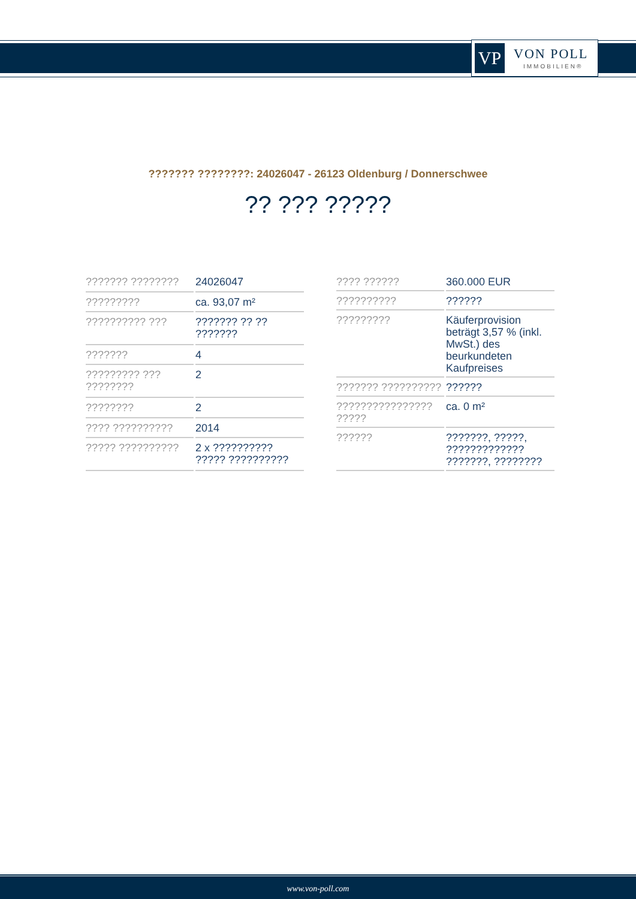VP VON POLL
IMMOBILIEN®
??????? ????????: 24026047 - 26123 Oldenburg / Donnerschwee
?? ??? ?????
| ??????? ???????? | 24026047 |
| ????????? | ca. 93,07 m² |
| ?????????? ??? | ??????? ?? ?? ??????? |
| ??????? | 4 |
| ????????? ??? ???????? | 2 |
| ???????? | 2 |
| ???? ?????????? | 2014 |
| ????? ?????????? | 2 x ?????????? ????? ?????????? |
| ???? ?????? | 360.000 EUR |
| ?????????? | ?????? |
| ????????? | Käuferprovision beträgt 3,57 % (inkl. MwSt.) des beurkundeten Kaufpreises |
| ??????? ?????????? | ?????? |
| ???????????????? ????? | ca. 0 m² |
| ?????? | ???????, ?????, ????????????? ???????, ???????? |
www.von-poll.com